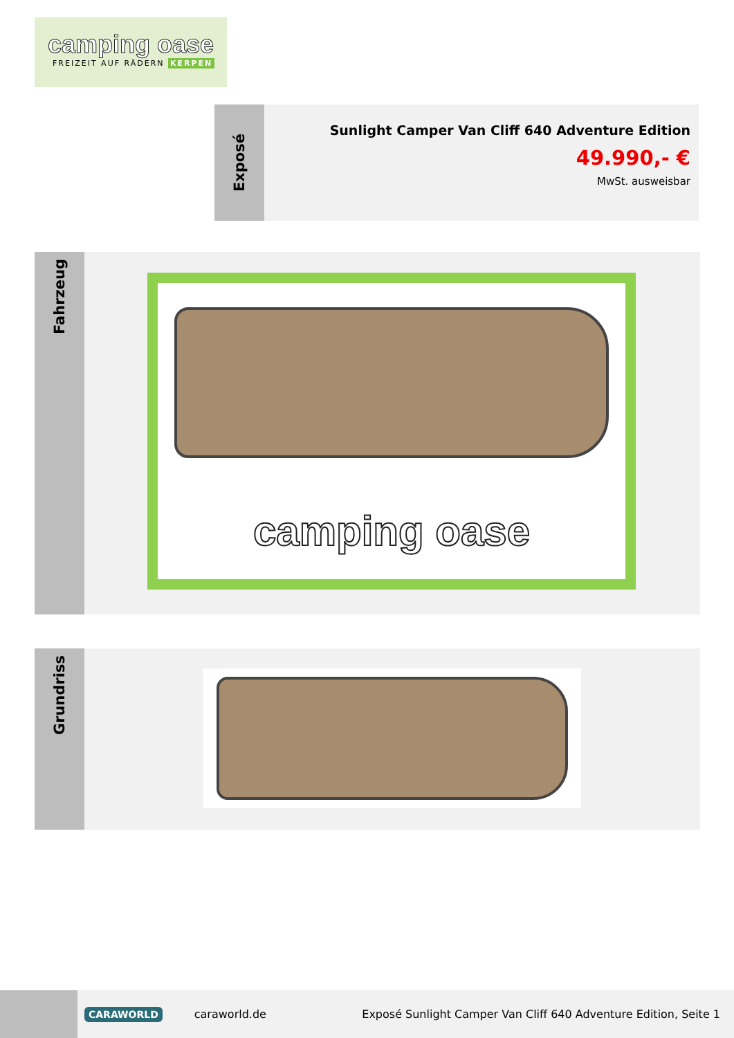camping oase
FREIZEIT AUF RÄDERN KERPEN
Exposé
Sunlight Camper Van Cliff 640 Adventure Edition
49.990,- €
MwSt. ausweisbar
Fahrzeug
camping oase
Grundriss
CARAWORLD
caraworld.de
Exposé Sunlight Camper Van Cliff 640 Adventure Edition, Seite 1